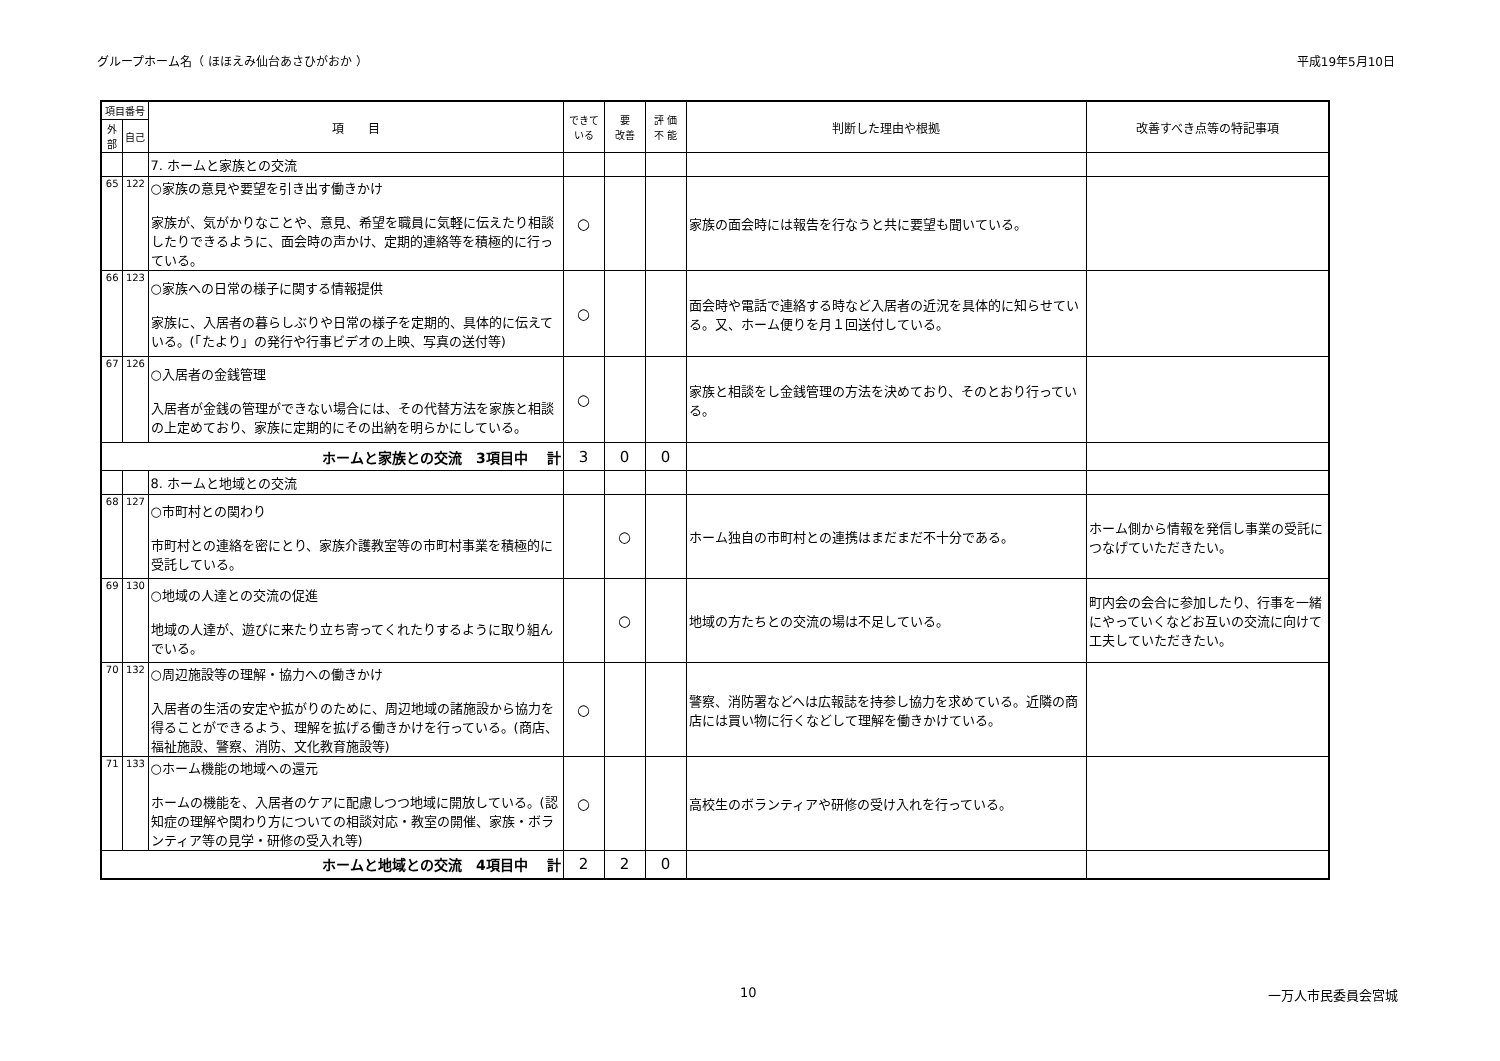グループホーム名（ ほほえみ仙台あさひがおか ） 平成19年5月10日
| 項目番号 | | 項 目 | できて いる | 要 改善 | 評 価 不 能 | 判断した理由や根拠 | 改善すべき点等の特記事項 |
| --- | --- | --- | --- | --- | --- | --- | --- |
| 外部 | 自己 | | | | | | |
| | | 7. ホームと家族との交流 | | | | | |
| 65 | 122 | ○家族の意見や要望を引き出す働きかけ 家族が、気がかりなことや、意見、希望を職員に気軽に伝えたり相談したりできるように、面会時の声かけ、定期的連絡等を積極的に行っている。 | ○ | | | 家族の面会時には報告を行なうと共に要望も聞いている。 | |
| 66 | 123 | ○家族への日常の様子に関する情報提供 家族に、入居者の暮らしぶりや日常の様子を定期的、具体的に伝えている。(「たより」の発行や行事ビデオの上映、写真の送付等) | ○ | | | 面会時や電話で連絡する時など入居者の近況を具体的に知らせている。又、ホーム便りを月１回送付している。 | |
| 67 | 126 | ○入居者の金銭管理 入居者が金銭の管理ができない場合には、その代替方法を家族と相談の上定めており、家族に定期的にその出納を明らかにしている。 | ○ | | | 家族と相談をし金銭管理の方法を決めており、そのとおり行っている。 | |
| ホームと家族との交流 3項目中 計 | | | 3 | 0 | 0 | | |
| | | 8. ホームと地域との交流 | | | | | |
| 68 | 127 | ○市町村との関わり 市町村との連絡を密にとり、家族介護教室等の市町村事業を積極的に受託している。 | | ○ | | ホーム独自の市町村との連携はまだまだ不十分である。 | ホーム側から情報を発信し事業の受託につなげていただきたい。 |
| 69 | 130 | ○地域の人達との交流の促進 地域の人達が、遊びに来たり立ち寄ってくれたりするように取り組んでいる。 | | ○ | | 地域の方たちとの交流の場は不足している。 | 町内会の会合に参加したり、行事を一緒にやっていくなどお互いの交流に向けて工夫していただきたい。 |
| 70 | 132 | ○周辺施設等の理解・協力への働きかけ 入居者の生活の安定や拡がりのために、周辺地域の諸施設から協力を得ることができるよう、理解を拡げる働きかけを行っている。(商店、福祉施設、警察、消防、文化教育施設等) | ○ | | | 警察、消防署などへは広報誌を持参し協力を求めている。近隣の商店には買い物に行くなどして理解を働きかけている。 | |
| 71 | 133 | ○ホーム機能の地域への還元 ホームの機能を、入居者のケアに配慮しつつ地域に開放している。(認知症の理解や関わり方についての相談対応・教室の開催、家族・ボランティア等の見学・研修の受入れ等) | ○ | | | 高校生のボランティアや研修の受け入れを行っている。 | |
| ホームと地域との交流 4項目中 計 | | | 2 | 2 | 0 | | |
10 一万人市民委員会宮城